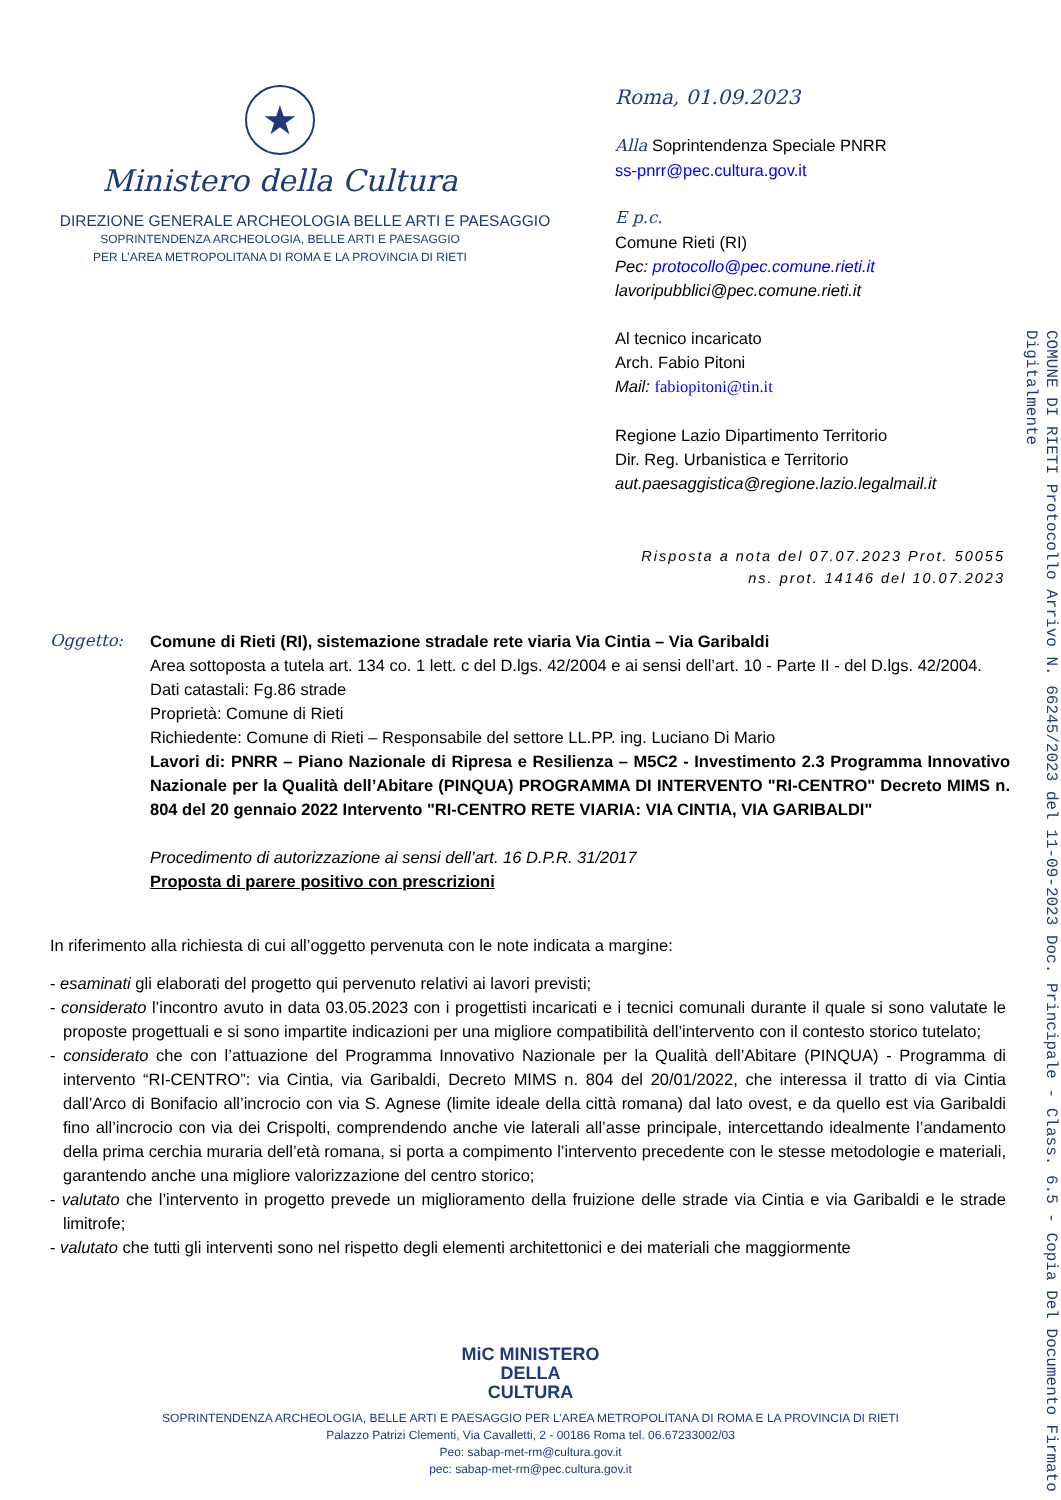★
Ministero della Cultura
DIREZIONE GENERALE ARCHEOLOGIA BELLE ARTI E PAESAGGIO
SOPRINTENDENZA ARCHEOLOGIA, BELLE ARTI E PAESAGGIO
PER L’AREA METROPOLITANA DI ROMA E LA PROVINCIA DI RIETI
Roma, 01.09.2023
Alla Soprintendenza Speciale PNRR
ss-pnrr@pec.cultura.gov.it
E p.c.
Comune Rieti (RI)
Pec: protocollo@pec.comune.rieti.it
lavoripubblici@pec.comune.rieti.it
Al tecnico incaricato
Arch. Fabio Pitoni
Mail: fabiopitoni@tin.it
Regione Lazio Dipartimento Territorio
Dir. Reg. Urbanistica e Territorio
aut.paesaggistica@regione.lazio.legalmail.it
Risposta a nota del 07.07.2023 Prot. 50055
ns. prot. 14146 del 10.07.2023
Oggetto: Comune di Rieti (RI), sistemazione stradale rete viaria Via Cintia – Via Garibaldi
Area sottoposta a tutela art. 134 co. 1 lett. c del D.lgs. 42/2004 e ai sensi dell’art. 10 - Parte II - del D.lgs. 42/2004.
Dati catastali: Fg.86 strade
Proprietà: Comune di Rieti
Richiedente: Comune di Rieti – Responsabile del settore LL.PP. ing. Luciano Di Mario
Lavori di: PNRR – Piano Nazionale di Ripresa e Resilienza – M5C2 - Investimento 2.3 Programma Innovativo Nazionale per la Qualità dell’Abitare (PINQUA) PROGRAMMA DI INTERVENTO "RI-CENTRO" Decreto MIMS n. 804 del 20 gennaio 2022 Intervento "RI-CENTRO RETE VIARIA: VIA CINTIA, VIA GARIBALDI"
Procedimento di autorizzazione ai sensi dell’art. 16 D.P.R. 31/2017
Proposta di parere positivo con prescrizioni
In riferimento alla richiesta di cui all’oggetto pervenuta con le note indicata a margine:
- esaminati gli elaborati del progetto qui pervenuto relativi ai lavori previsti;
- considerato l’incontro avuto in data 03.05.2023 con i progettisti incaricati e i tecnici comunali durante il quale si sono valutate le proposte progettuali e si sono impartite indicazioni per una migliore compatibilità dell’intervento con il contesto storico tutelato;
- considerato che con l’attuazione del Programma Innovativo Nazionale per la Qualità dell’Abitare (PINQUA) - Programma di intervento “RI-CENTRO”: via Cintia, via Garibaldi, Decreto MIMS n. 804 del 20/01/2022, che interessa il tratto di via Cintia dall’Arco di Bonifacio all’incrocio con via S. Agnese (limite ideale della città romana) dal lato ovest, e da quello est via Garibaldi fino all’incrocio con via dei Crispolti, comprendendo anche vie laterali all’asse principale, intercettando idealmente l’andamento della prima cerchia muraria dell’età romana, si porta a compimento l’intervento precedente con le stesse metodologie e materiali, garantendo anche una migliore valorizzazione del centro storico;
- valutato che l’intervento in progetto prevede un miglioramento della fruizione delle strade via Cintia e via Garibaldi e le strade limitrofe;
- valutato che tutti gli interventi sono nel rispetto degli elementi architettonici e dei materiali che maggiormente
COMUNE DI RIETI Protocollo Arrivo N. 66245/2023 del 11-09-2023 Doc. Principale - Class. 6.5 - Copia Del Documento Firmato Digitalmente
MiC MINISTERO
DELLA
CULTURA
SOPRINTENDENZA ARCHEOLOGIA, BELLE ARTI E PAESAGGIO PER L’AREA METROPOLITANA DI ROMA E LA PROVINCIA DI RIETI
Palazzo Patrizi Clementi, Via Cavalletti, 2 - 00186 Roma tel. 06.67233002/03
Peo: sabap-met-rm@cultura.gov.it
pec: sabap-met-rm@pec.cultura.gov.it